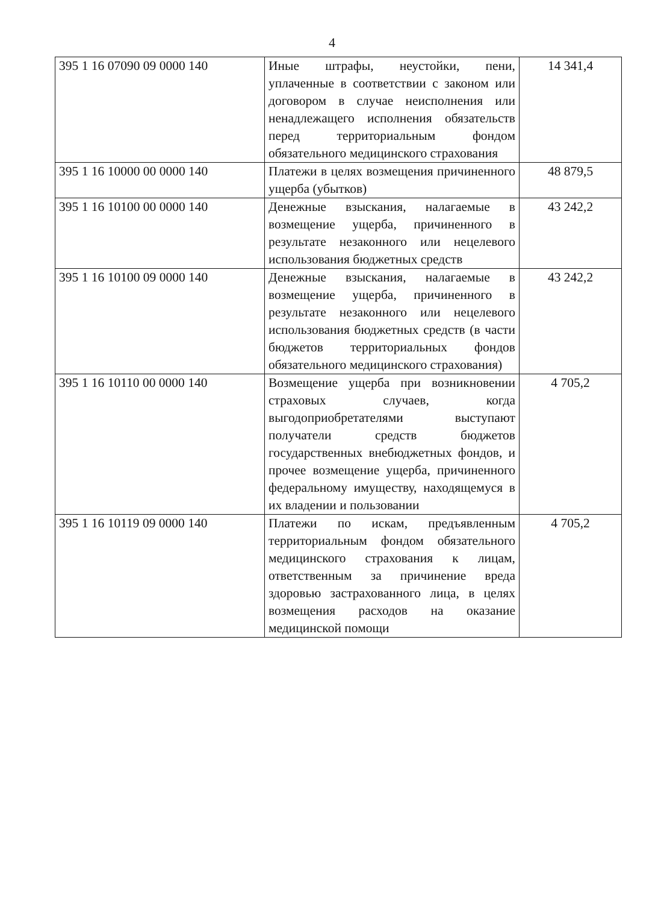4
| 395 1 16 07090 09 0000 140 | Иные штрафы, неустойки, пени, уплаченные в соответствии с законом или договором в случае неисполнения или ненадлежащего исполнения обязательств перед территориальным фондом обязательного медицинского страхования | 14 341,4 |
| 395 1 16 10000 00 0000 140 | Платежи в целях возмещения причиненного ущерба (убытков) | 48 879,5 |
| 395 1 16 10100 00 0000 140 | Денежные взыскания, налагаемые в возмещение ущерба, причиненного в результате незаконного или нецелевого использования бюджетных средств | 43 242,2 |
| 395 1 16 10100 09 0000 140 | Денежные взыскания, налагаемые в возмещение ущерба, причиненного в результате незаконного или нецелевого использования бюджетных средств (в части бюджетов территориальных фондов обязательного медицинского страхования) | 43 242,2 |
| 395 1 16 10110 00 0000 140 | Возмещение ущерба при возникновении страховых случаев, когда выгодоприобретателями выступают получатели средств бюджетов государственных внебюджетных фондов, и прочее возмещение ущерба, причиненного федеральному имуществу, находящемуся в их владении и пользовании | 4 705,2 |
| 395 1 16 10119 09 0000 140 | Платежи по искам, предъявленным территориальным фондом обязательного медицинского страхования к лицам, ответственным за причинение вреда здоровью застрахованного лица, в целях возмещения расходов на оказание медицинской помощи | 4 705,2 |